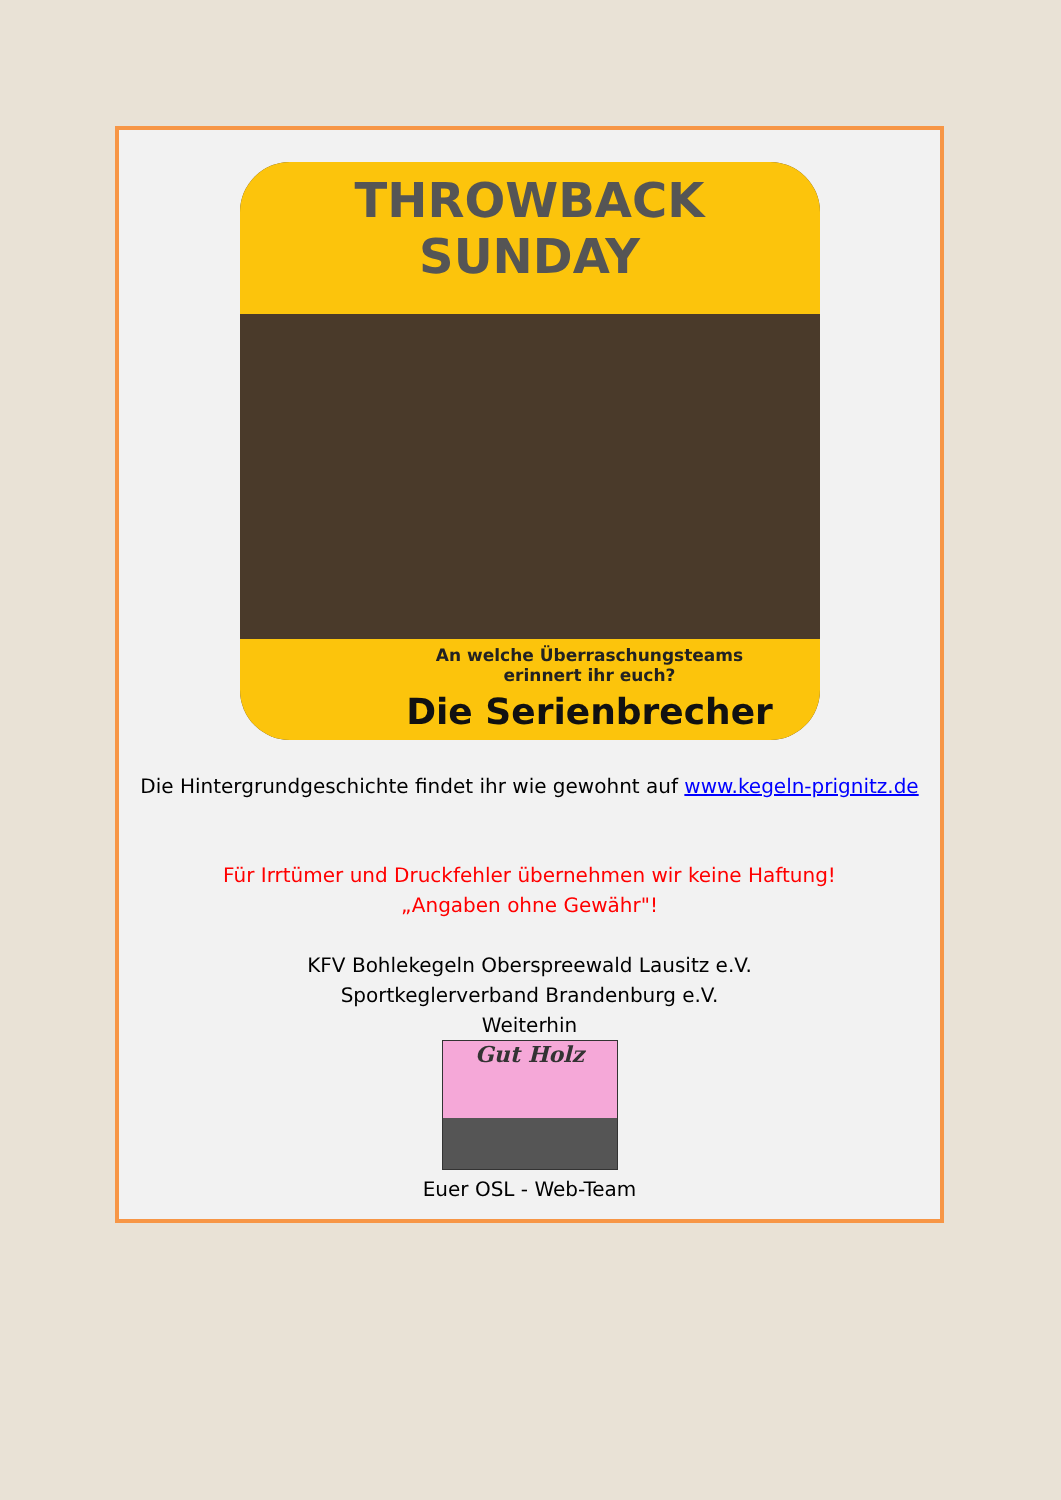THROWBACK SUNDAY
An welche Überraschungsteams
erinnert ihr euch?
Die Serienbrecher
Die Hintergrundgeschichte findet ihr wie gewohnt auf www.kegeln-prignitz.de
Für Irrtümer und Druckfehler übernehmen wir keine Haftung!
„Angaben ohne Gewähr"!
KFV Bohlekegeln Oberspreewald Lausitz e.V.
Sportkeglerverband Brandenburg e.V.
Weiterhin
Gut Holz
Euer OSL - Web-Team